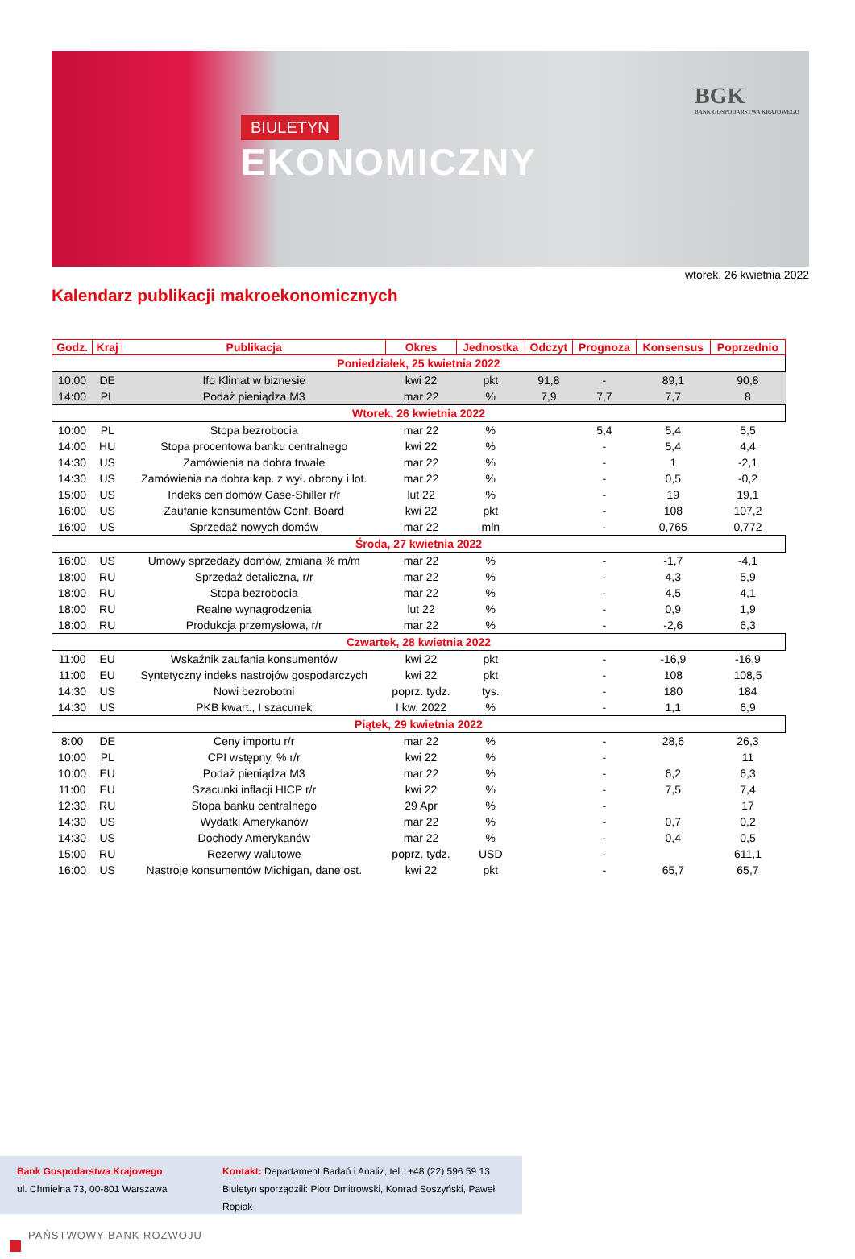BIULETYN
EKONOMICZNY
BGK
BANK GOSPODARSTWA KRAJOWEGO
wtorek, 26 kwietnia 2022
Kalendarz publikacji makroekonomicznych
| Godz. | Kraj | Publikacja | Okres | Jednostka | Odczyt | Prognoza | Konsensus | Poprzednio |
| --- | --- | --- | --- | --- | --- | --- | --- | --- |
| Poniedziałek, 25 kwietnia 2022 | | | | | | | | |
| 10:00 | DE | Ifo Klimat w biznesie | kwi 22 | pkt | 91,8 | - | 89,1 | 90,8 |
| 14:00 | PL | Podaż pieniądza M3 | mar 22 | % | 7,9 | 7,7 | 7,7 | 8 |
| Wtorek, 26 kwietnia 2022 | | | | | | | | |
| 10:00 | PL | Stopa bezrobocia | mar 22 | % | | 5,4 | 5,4 | 5,5 |
| 14:00 | HU | Stopa procentowa banku centralnego | kwi 22 | % | | - | 5,4 | 4,4 |
| 14:30 | US | Zamówienia na dobra trwałe | mar 22 | % | | - | 1 | -2,1 |
| 14:30 | US | Zamówienia na dobra kap. z wył. obrony i lot. | mar 22 | % | | - | 0,5 | -0,2 |
| 15:00 | US | Indeks cen domów Case-Shiller r/r | lut 22 | % | | - | 19 | 19,1 |
| 16:00 | US | Zaufanie konsumentów Conf. Board | kwi 22 | pkt | | - | 108 | 107,2 |
| 16:00 | US | Sprzedaż nowych domów | mar 22 | mln | | - | 0,765 | 0,772 |
| Środa, 27 kwietnia 2022 | | | | | | | | |
| 16:00 | US | Umowy sprzedaży domów, zmiana % m/m | mar 22 | % | | - | -1,7 | -4,1 |
| 18:00 | RU | Sprzedaż detaliczna, r/r | mar 22 | % | | - | 4,3 | 5,9 |
| 18:00 | RU | Stopa bezrobocia | mar 22 | % | | - | 4,5 | 4,1 |
| 18:00 | RU | Realne wynagrodzenia | lut 22 | % | | - | 0,9 | 1,9 |
| 18:00 | RU | Produkcja przemysłowa, r/r | mar 22 | % | | - | -2,6 | 6,3 |
| Czwartek, 28 kwietnia 2022 | | | | | | | | |
| 11:00 | EU | Wskaźnik zaufania konsumentów | kwi 22 | pkt | | - | -16,9 | -16,9 |
| 11:00 | EU | Syntetyczny indeks nastrojów gospodarczych | kwi 22 | pkt | | - | 108 | 108,5 |
| 14:30 | US | Nowi bezrobotni | poprz. tydz. | tys. | | - | 180 | 184 |
| 14:30 | US | PKB kwart., I szacunek | I kw. 2022 | % | | - | 1,1 | 6,9 |
| Piątek, 29 kwietnia 2022 | | | | | | | | |
| 8:00 | DE | Ceny importu r/r | mar 22 | % | | - | 28,6 | 26,3 |
| 10:00 | PL | CPI wstępny, % r/r | kwi 22 | % | | - | | 11 |
| 10:00 | EU | Podaż pieniądza M3 | mar 22 | % | | - | 6,2 | 6,3 |
| 11:00 | EU | Szacunki inflacji HICP r/r | kwi 22 | % | | - | 7,5 | 7,4 |
| 12:30 | RU | Stopa banku centralnego | 29 Apr | % | | - | | 17 |
| 14:30 | US | Wydatki Amerykanów | mar 22 | % | | - | 0,7 | 0,2 |
| 14:30 | US | Dochody Amerykanów | mar 22 | % | | - | 0,4 | 0,5 |
| 15:00 | RU | Rezerwy walutowe | poprz. tydz. | USD | | - | | 611,1 |
| 16:00 | US | Nastroje konsumentów Michigan, dane ost. | kwi 22 | pkt | | - | 65,7 | 65,7 |
Bank Gospodarstwa Krajowego
ul. Chmielna 73, 00-801 Warszawa
Kontakt: Departament Badań i Analiz, tel.: +48 (22) 596 59 13
Biuletyn sporządzili: Piotr Dmitrowski, Konrad Soszyński, Paweł Ropiak
PAŃSTWOWY BANK ROZWOJU